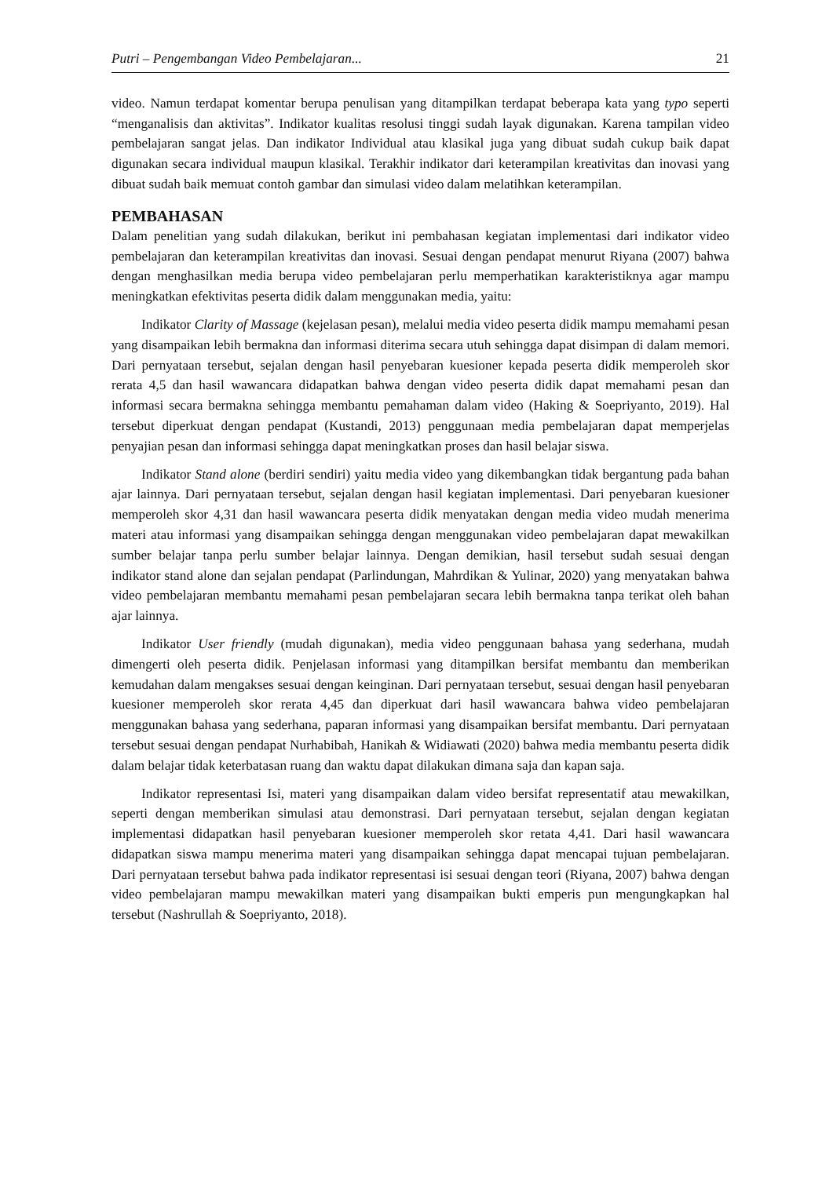Putri – Pengembangan Video Pembelajaran... 21
video. Namun terdapat komentar berupa penulisan yang ditampilkan terdapat beberapa kata yang typo seperti “menganalisis dan aktivitas”. Indikator kualitas resolusi tinggi sudah layak digunakan. Karena tampilan video pembelajaran sangat jelas. Dan indikator Individual atau klasikal juga yang dibuat sudah cukup baik dapat digunakan secara individual maupun klasikal. Terakhir indikator dari keterampilan kreativitas dan inovasi yang dibuat sudah baik memuat contoh gambar dan simulasi video dalam melatihkan keterampilan.
PEMBAHASAN
Dalam penelitian yang sudah dilakukan, berikut ini pembahasan kegiatan implementasi dari indikator video pembelajaran dan keterampilan kreativitas dan inovasi. Sesuai dengan pendapat menurut Riyana (2007) bahwa dengan menghasilkan media berupa video pembelajaran perlu memperhatikan karakteristiknya agar mampu meningkatkan efektivitas peserta didik dalam menggunakan media, yaitu:
Indikator Clarity of Massage (kejelasan pesan), melalui media video peserta didik mampu memahami pesan yang disampaikan lebih bermakna dan informasi diterima secara utuh sehingga dapat disimpan di dalam memori. Dari pernyataan tersebut, sejalan dengan hasil penyebaran kuesioner kepada peserta didik memperoleh skor rerata 4,5 dan hasil wawancara didapatkan bahwa dengan video peserta didik dapat memahami pesan dan informasi secara bermakna sehingga membantu pemahaman dalam video (Haking & Soepriyanto, 2019). Hal tersebut diperkuat dengan pendapat (Kustandi, 2013) penggunaan media pembelajaran dapat memperjelas penyajian pesan dan informasi sehingga dapat meningkatkan proses dan hasil belajar siswa.
Indikator Stand alone (berdiri sendiri) yaitu media video yang dikembangkan tidak bergantung pada bahan ajar lainnya. Dari pernyataan tersebut, sejalan dengan hasil kegiatan implementasi. Dari penyebaran kuesioner memperoleh skor 4,31 dan hasil wawancara peserta didik menyatakan dengan media video mudah menerima materi atau informasi yang disampaikan sehingga dengan menggunakan video pembelajaran dapat mewakilkan sumber belajar tanpa perlu sumber belajar lainnya. Dengan demikian, hasil tersebut sudah sesuai dengan indikator stand alone dan sejalan pendapat (Parlindungan, Mahrdikan & Yulinar, 2020) yang menyatakan bahwa video pembelajaran membantu memahami pesan pembelajaran secara lebih bermakna tanpa terikat oleh bahan ajar lainnya.
Indikator User friendly (mudah digunakan), media video penggunaan bahasa yang sederhana, mudah dimengerti oleh peserta didik. Penjelasan informasi yang ditampilkan bersifat membantu dan memberikan kemudahan dalam mengakses sesuai dengan keinginan. Dari pernyataan tersebut, sesuai dengan hasil penyebaran kuesioner memperoleh skor rerata 4,45 dan diperkuat dari hasil wawancara bahwa video pembelajaran menggunakan bahasa yang sederhana, paparan informasi yang disampaikan bersifat membantu. Dari pernyataan tersebut sesuai dengan pendapat Nurhabibah, Hanikah & Widiawati (2020) bahwa media membantu peserta didik dalam belajar tidak keterbatasan ruang dan waktu dapat dilakukan dimana saja dan kapan saja.
Indikator representasi Isi, materi yang disampaikan dalam video bersifat representatif atau mewakilkan, seperti dengan memberikan simulasi atau demonstrasi. Dari pernyataan tersebut, sejalan dengan kegiatan implementasi didapatkan hasil penyebaran kuesioner memperoleh skor retata 4,41. Dari hasil wawancara didapatkan siswa mampu menerima materi yang disampaikan sehingga dapat mencapai tujuan pembelajaran. Dari pernyataan tersebut bahwa pada indikator representasi isi sesuai dengan teori (Riyana, 2007) bahwa dengan video pembelajaran mampu mewakilkan materi yang disampaikan bukti emperis pun mengungkapkan hal tersebut (Nashrullah & Soepriyanto, 2018).